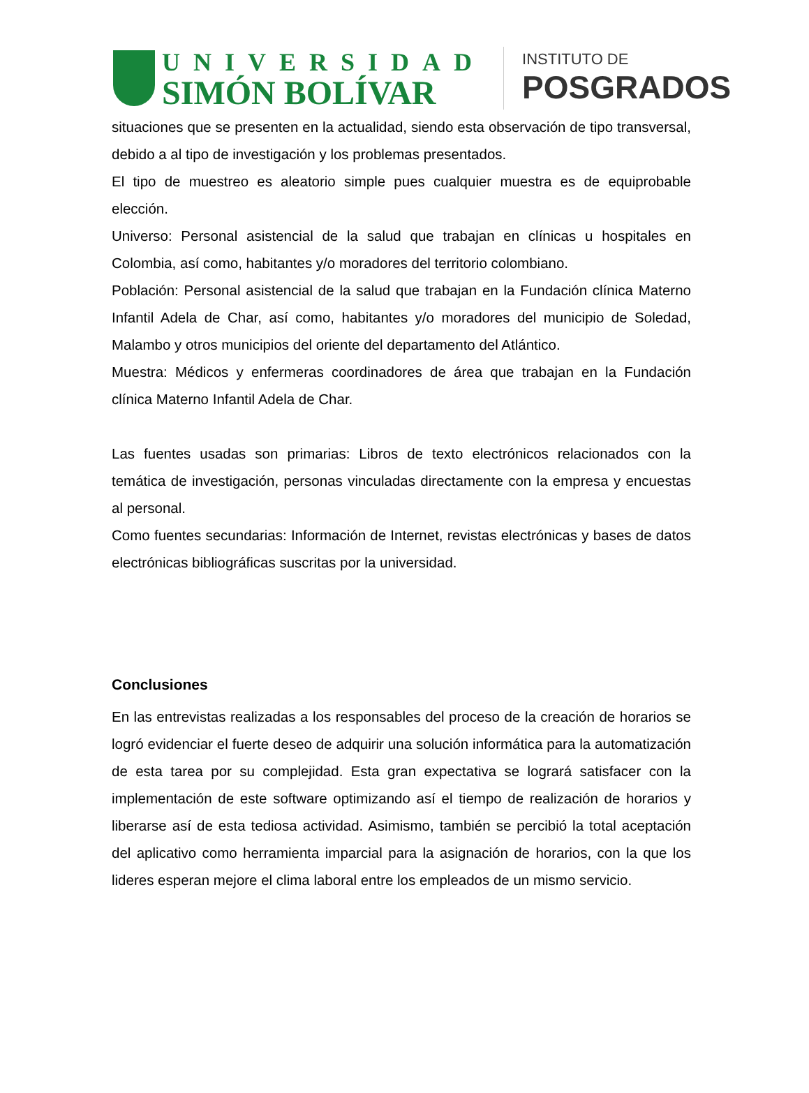UNIVERSIDAD
SIMÓN BOLÍVAR
INSTITUTO DE
POSGRADOS
situaciones que se presenten en la actualidad, siendo esta observación de tipo transversal, debido a al tipo de investigación y los problemas presentados.
El tipo de muestreo es aleatorio simple pues cualquier muestra es de equiprobable elección.
Universo: Personal asistencial de la salud que trabajan en clínicas u hospitales en Colombia, así como, habitantes y/o moradores del territorio colombiano.
Población: Personal asistencial de la salud que trabajan en la Fundación clínica Materno Infantil Adela de Char, así como, habitantes y/o moradores del municipio de Soledad, Malambo y otros municipios del oriente del departamento del Atlántico.
Muestra: Médicos y enfermeras coordinadores de área que trabajan en la Fundación clínica Materno Infantil Adela de Char.
Las fuentes usadas son primarias: Libros de texto electrónicos relacionados con la temática de investigación, personas vinculadas directamente con la empresa y encuestas al personal.
Como fuentes secundarias: Información de Internet, revistas electrónicas y bases de datos electrónicas bibliográficas suscritas por la universidad.
Conclusiones
En las entrevistas realizadas a los responsables del proceso de la creación de horarios se logró evidenciar el fuerte deseo de adquirir una solución informática para la automatización de esta tarea por su complejidad. Esta gran expectativa se logrará satisfacer con la implementación de este software optimizando así el tiempo de realización de horarios y liberarse así de esta tediosa actividad. Asimismo, también se percibió la total aceptación del aplicativo como herramienta imparcial para la asignación de horarios, con la que los lideres esperan mejore el clima laboral entre los empleados de un mismo servicio.